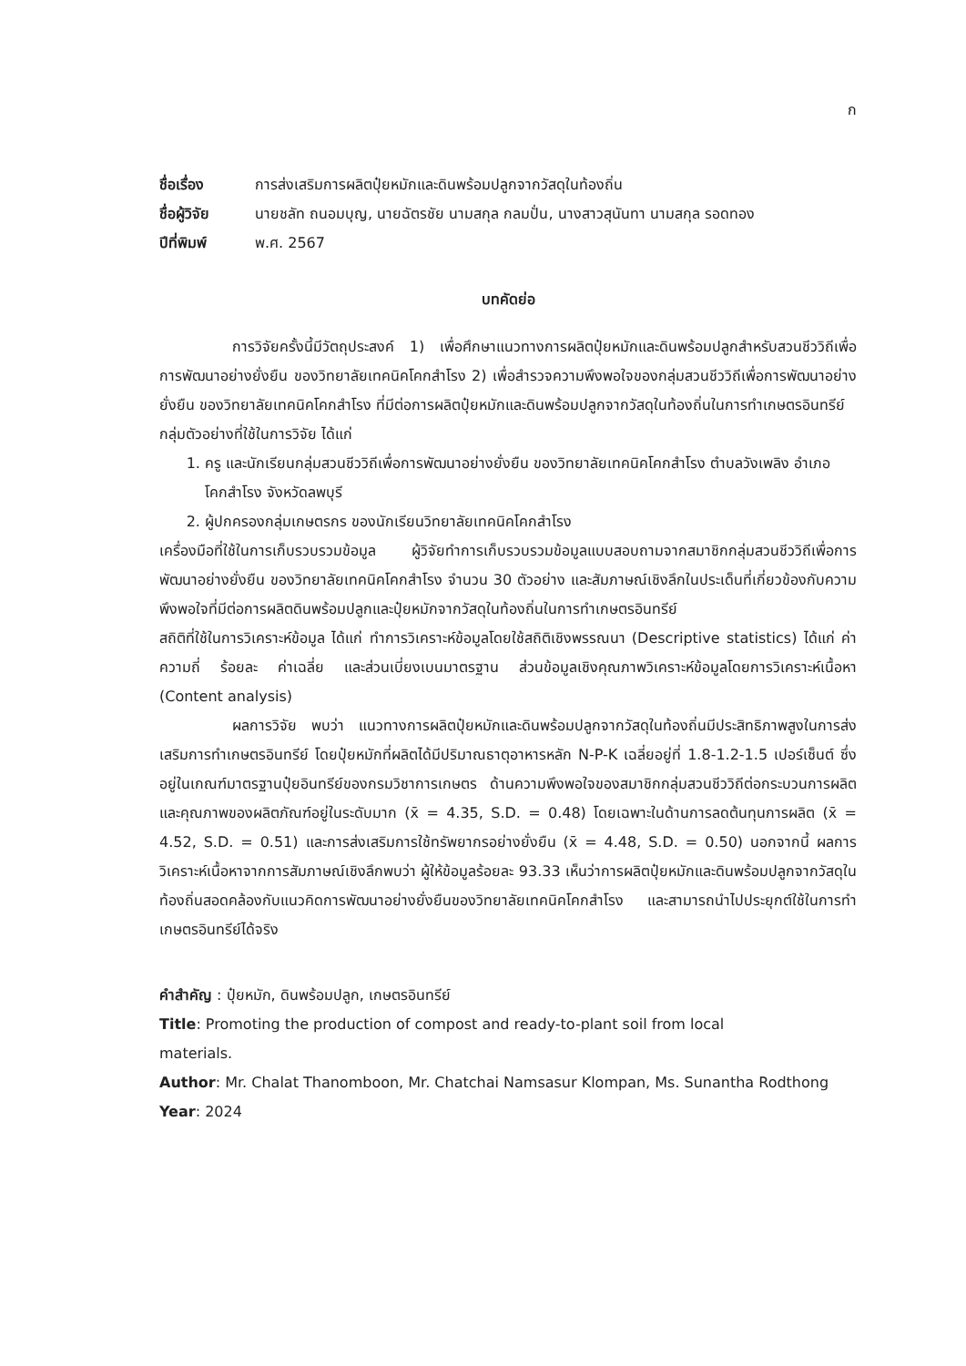ก
ชื่อเรื่อง การส่งเสริมการผลิตปุ๋ยหมักและดินพร้อมปลูกจากวัสดุในท้องถิ่น
ชื่อผู้วิจัย นายชลัท ถนอมบุญ, นายฉัตรชัย นามสกุล กลมปั่น, นางสาวสุนันทา นามสกุล รอดทอง
ปีที่พิมพ์ พ.ศ. 2567
บทคัดย่อ
การวิจัยครั้งนี้มีวัตถุประสงค์ 1) เพื่อศึกษาแนวทางการผลิตปุ๋ยหมักและดินพร้อมปลูกสำหรับสวนชีววิถีเพื่อการพัฒนาอย่างยั่งยืน ของวิทยาลัยเทคนิคโคกสำโรง 2) เพื่อสำรวจความพึงพอใจของกลุ่มสวนชีววิถีเพื่อการพัฒนาอย่างยั่งยืน ของวิทยาลัยเทคนิคโคกสำโรง ที่มีต่อการผลิตปุ๋ยหมักและดินพร้อมปลูกจากวัสดุในท้องถิ่นในการทำเกษตรอินทรีย์
กลุ่มตัวอย่างที่ใช้ในการวิจัย ได้แก่
1. ครู และนักเรียนกลุ่มสวนชีววิถีเพื่อการพัฒนาอย่างยั่งยืน ของวิทยาลัยเทคนิคโคกสำโรง ตำบลวังเพลิง อำเภอโคกสำโรง จังหวัดลพบุรี
2. ผู้ปกครองกลุ่มเกษตรกร ของนักเรียนวิทยาลัยเทคนิคโคกสำโรง
เครื่องมือที่ใช้ในการเก็บรวบรวมข้อมูล ผู้วิจัยทำการเก็บรวบรวมข้อมูลแบบสอบถามจากสมาชิกกลุ่มสวนชีววิถีเพื่อการพัฒนาอย่างยั่งยืน ของวิทยาลัยเทคนิคโคกสำโรง จำนวน 30 ตัวอย่าง และสัมภาษณ์เชิงลึกในประเด็นที่เกี่ยวข้องกับความพึงพอใจที่มีต่อการผลิตดินพร้อมปลูกและปุ๋ยหมักจากวัสดุในท้องถิ่นในการทำเกษตรอินทรีย์
สถิติที่ใช้ในการวิเคราะห์ข้อมูล ได้แก่ ทำการวิเคราะห์ข้อมูลโดยใช้สถิติเชิงพรรณนา (Descriptive statistics) ได้แก่ ค่าความถี่ ร้อยละ ค่าเฉลี่ย และส่วนเบี่ยงเบนมาตรฐาน ส่วนข้อมูลเชิงคุณภาพวิเคราะห์ข้อมูลโดยการวิเคราะห์เนื้อหา (Content analysis)
ผลการวิจัย พบว่า แนวทางการผลิตปุ๋ยหมักและดินพร้อมปลูกจากวัสดุในท้องถิ่นมีประสิทธิภาพสูงในการส่งเสริมการทำเกษตรอินทรีย์ โดยปุ๋ยหมักที่ผลิตได้มีปริมาณธาตุอาหารหลัก N-P-K เฉลี่ยอยู่ที่ 1.8-1.2-1.5 เปอร์เซ็นต์ ซึ่งอยู่ในเกณฑ์มาตรฐานปุ๋ยอินทรีย์ของกรมวิชาการเกษตร ด้านความพึงพอใจของสมาชิกกลุ่มสวนชีววิถีต่อกระบวนการผลิตและคุณภาพของผลิตภัณฑ์อยู่ในระดับมาก (x̄ = 4.35, S.D. = 0.48) โดยเฉพาะในด้านการลดต้นทุนการผลิต (x̄ = 4.52, S.D. = 0.51) และการส่งเสริมการใช้ทรัพยากรอย่างยั่งยืน (x̄ = 4.48, S.D. = 0.50) นอกจากนี้ ผลการวิเคราะห์เนื้อหาจากการสัมภาษณ์เชิงลึกพบว่า ผู้ให้ข้อมูลร้อยละ 93.33 เห็นว่าการผลิตปุ๋ยหมักและดินพร้อมปลูกจากวัสดุในท้องถิ่นสอดคล้องกับแนวคิดการพัฒนาอย่างยั่งยืนของวิทยาลัยเทคนิคโคกสำโรง และสามารถนำไปประยุกต์ใช้ในการทำเกษตรอินทรีย์ได้จริง
คำสำคัญ : ปุ๋ยหมัก, ดินพร้อมปลูก, เกษตรอินทรีย์
Title: Promoting the production of compost and ready-to-plant soil from local
materials.
Author: Mr. Chalat Thanomboon, Mr. Chatchai Namsasur Klompan, Ms. Sunantha Rodthong
Year: 2024